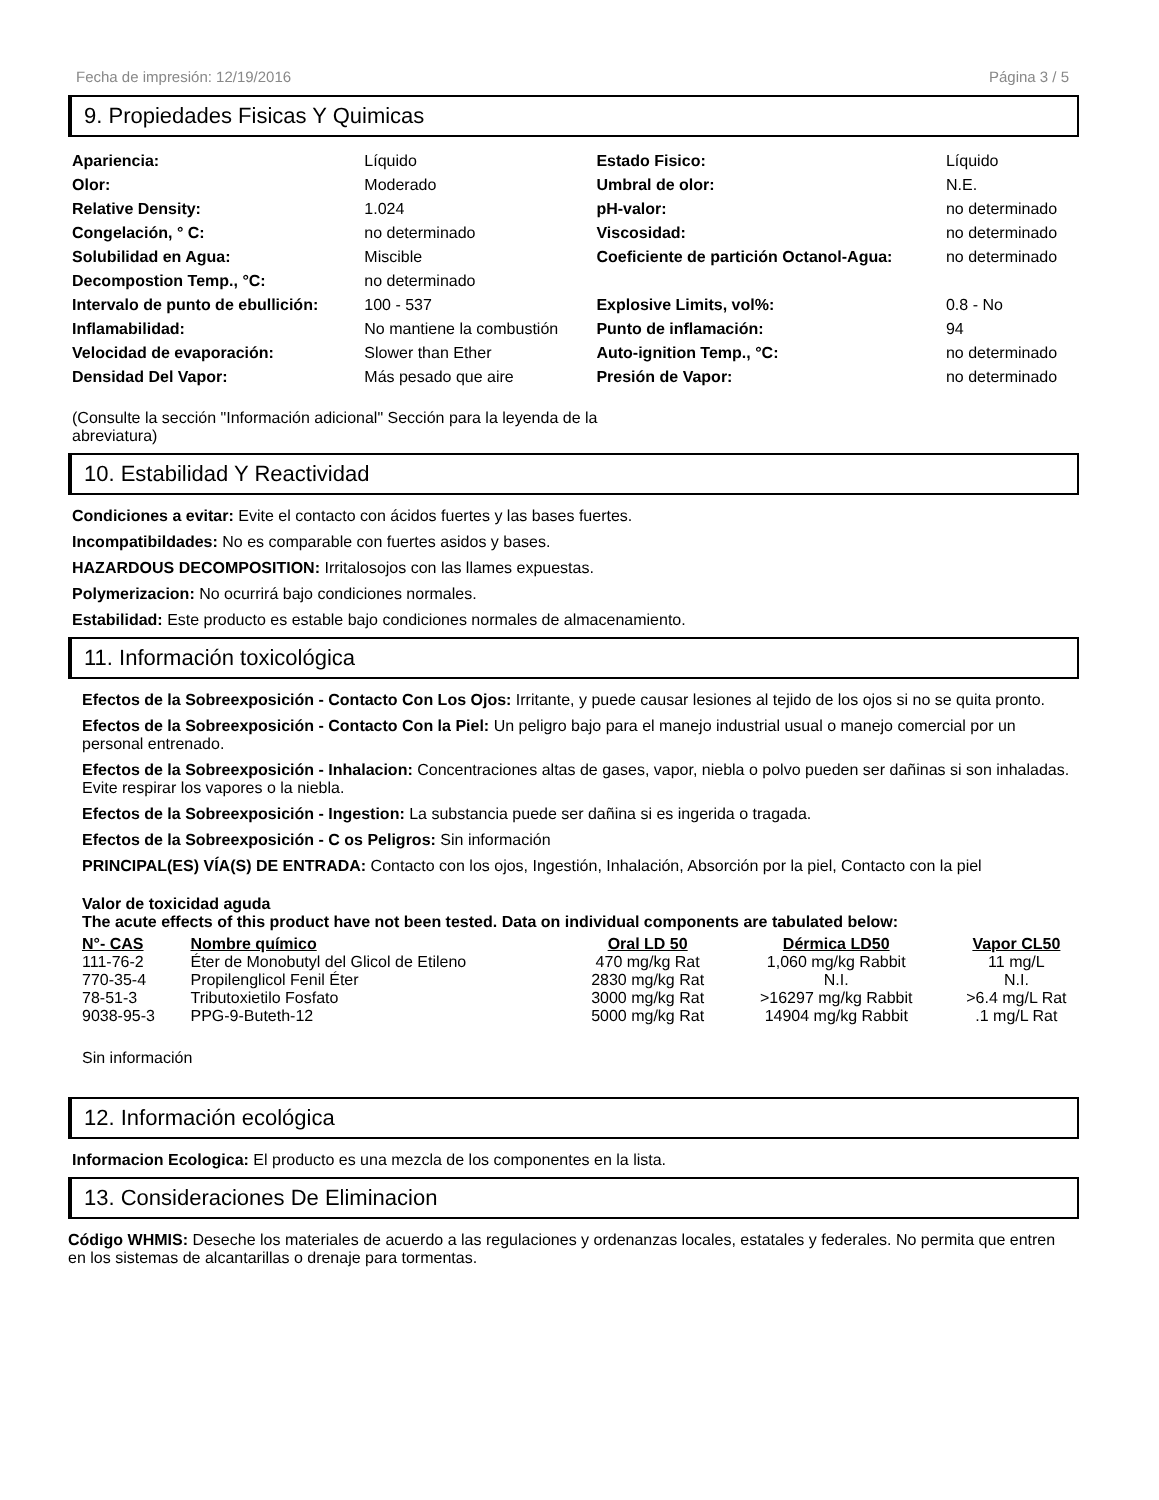Fecha de impresión: 12/19/2016 Página 3 / 5
9. Propiedades Fisicas Y Quimicas
| Apariencia: | Líquido | Estado Fisico: | Líquido |
| Olor: | Moderado | Umbral de olor: | N.E. |
| Relative Density: | 1.024 | pH-valor: | no determinado |
| Congelación, ° C: | no determinado | Viscosidad: | no determinado |
| Solubilidad en Agua: | Miscible | Coeficiente de partición Octanol-Agua: | no determinado |
| Decompostion Temp., °C: | no determinado | | |
| Intervalo de punto de ebullición: | 100 - 537 | Explosive Limits, vol%: | 0.8 - No |
| Inflamabilidad: | No mantiene la combustión | Punto de inflamación: | 94 |
| Velocidad de evaporación: | Slower than Ether | Auto-ignition Temp., °C: | no determinado |
| Densidad Del Vapor: | Más pesado que aire | Presión de Vapor: | no determinado |
(Consulte la sección "Información adicional" Sección para la leyenda de la abreviatura)
10. Estabilidad Y Reactividad
Condiciones a evitar: Evite el contacto con ácidos fuertes y las bases fuertes.
Incompatibildades: No es comparable con fuertes asidos y bases.
HAZARDOUS DECOMPOSITION: Irritalosojos con las llames expuestas.
Polymerizacion: No ocurrirá bajo condiciones normales.
Estabilidad: Este producto es estable bajo condiciones normales de almacenamiento.
11. Información toxicológica
Efectos de la Sobreexposición - Contacto Con Los Ojos: Irritante, y puede causar lesiones al tejido de los ojos si no se quita pronto.
Efectos de la Sobreexposición - Contacto Con la Piel: Un peligro bajo para el manejo industrial usual o manejo comercial por un personal entrenado.
Efectos de la Sobreexposición - Inhalacion: Concentraciones altas de gases, vapor, niebla o polvo pueden ser dañinas si son inhaladas. Evite respirar los vapores o la niebla.
Efectos de la Sobreexposición - Ingestion: La substancia puede ser dañina si es ingerida o tragada.
Efectos de la Sobreexposición - C os Peligros: Sin información
PRINCIPAL(ES) VÍA(S) DE ENTRADA: Contacto con los ojos, Ingestión, Inhalación, Absorción por la piel, Contacto con la piel
Valor de toxicidad aguda
The acute effects of this product have not been tested. Data on individual components are tabulated below:
| N°- CAS | Nombre químico | Oral LD 50 | Dérmica LD50 | Vapor CL50 |
| --- | --- | --- | --- | --- |
| 111-76-2 | Éter de Monobutyl del Glicol de Etileno | 470 mg/kg Rat | 1,060 mg/kg Rabbit | 11 mg/L |
| 770-35-4 | Propilenglicol Fenil Éter | 2830 mg/kg Rat | N.I. | N.I. |
| 78-51-3 | Tributoxietilo Fosfato | 3000 mg/kg Rat | >16297 mg/kg Rabbit | >6.4 mg/L Rat |
| 9038-95-3 | PPG-9-Buteth-12 | 5000 mg/kg Rat | 14904 mg/kg Rabbit | .1 mg/L Rat |
Sin información
12. Información ecológica
Informacion Ecologica: El producto es una mezcla de los componentes en la lista.
13. Consideraciones De Eliminacion
Código WHMIS: Deseche los materiales de acuerdo a las regulaciones y ordenanzas locales, estatales y federales. No permita que entren en los sistemas de alcantarillas o drenaje para tormentas.